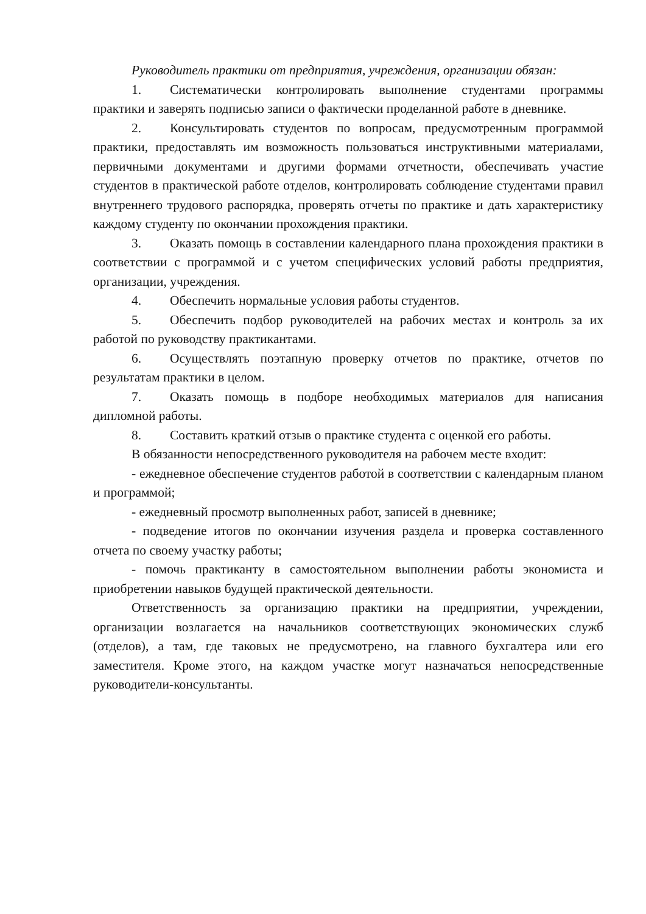Руководитель практики от предприятия, учреждения, организации обязан:
1. Систематически контролировать выполнение студентами программы практики и заверять подписью записи о фактически проделанной работе в дневнике.
2. Консультировать студентов по вопросам, предусмотренным программой практики, предоставлять им возможность пользоваться инструктивными материалами, первичными документами и другими формами отчетности, обеспечивать участие студентов в практической работе отделов, контролировать соблюдение студентами правил внутреннего трудового распорядка, проверять отчеты по практике и дать характеристику каждому студенту по окончании прохождения практики.
3. Оказать помощь в составлении календарного плана прохождения практики в соответствии с программой и с учетом специфических условий работы предприятия, организации, учреждения.
4. Обеспечить нормальные условия работы студентов.
5. Обеспечить подбор руководителей на рабочих местах и контроль за их работой по руководству практикантами.
6. Осуществлять поэтапную проверку отчетов по практике, отчетов по результатам практики в целом.
7. Оказать помощь в подборе необходимых материалов для написания дипломной работы.
8. Составить краткий отзыв о практике студента с оценкой его работы.
В обязанности непосредственного руководителя на рабочем месте входит:
- ежедневное обеспечение студентов работой в соответствии с календарным планом и программой;
- ежедневный просмотр выполненных работ, записей в дневнике;
- подведение итогов по окончании изучения раздела и проверка составленного отчета по своему участку работы;
- помочь практиканту в самостоятельном выполнении работы экономиста и приобретении навыков будущей практической деятельности.
Ответственность за организацию практики на предприятии, учреждении, организации возлагается на начальников соответствующих экономических служб (отделов), а там, где таковых не предусмотрено, на главного бухгалтера или его заместителя. Кроме этого, на каждом участке могут назначаться непосредственные руководители-консультанты.